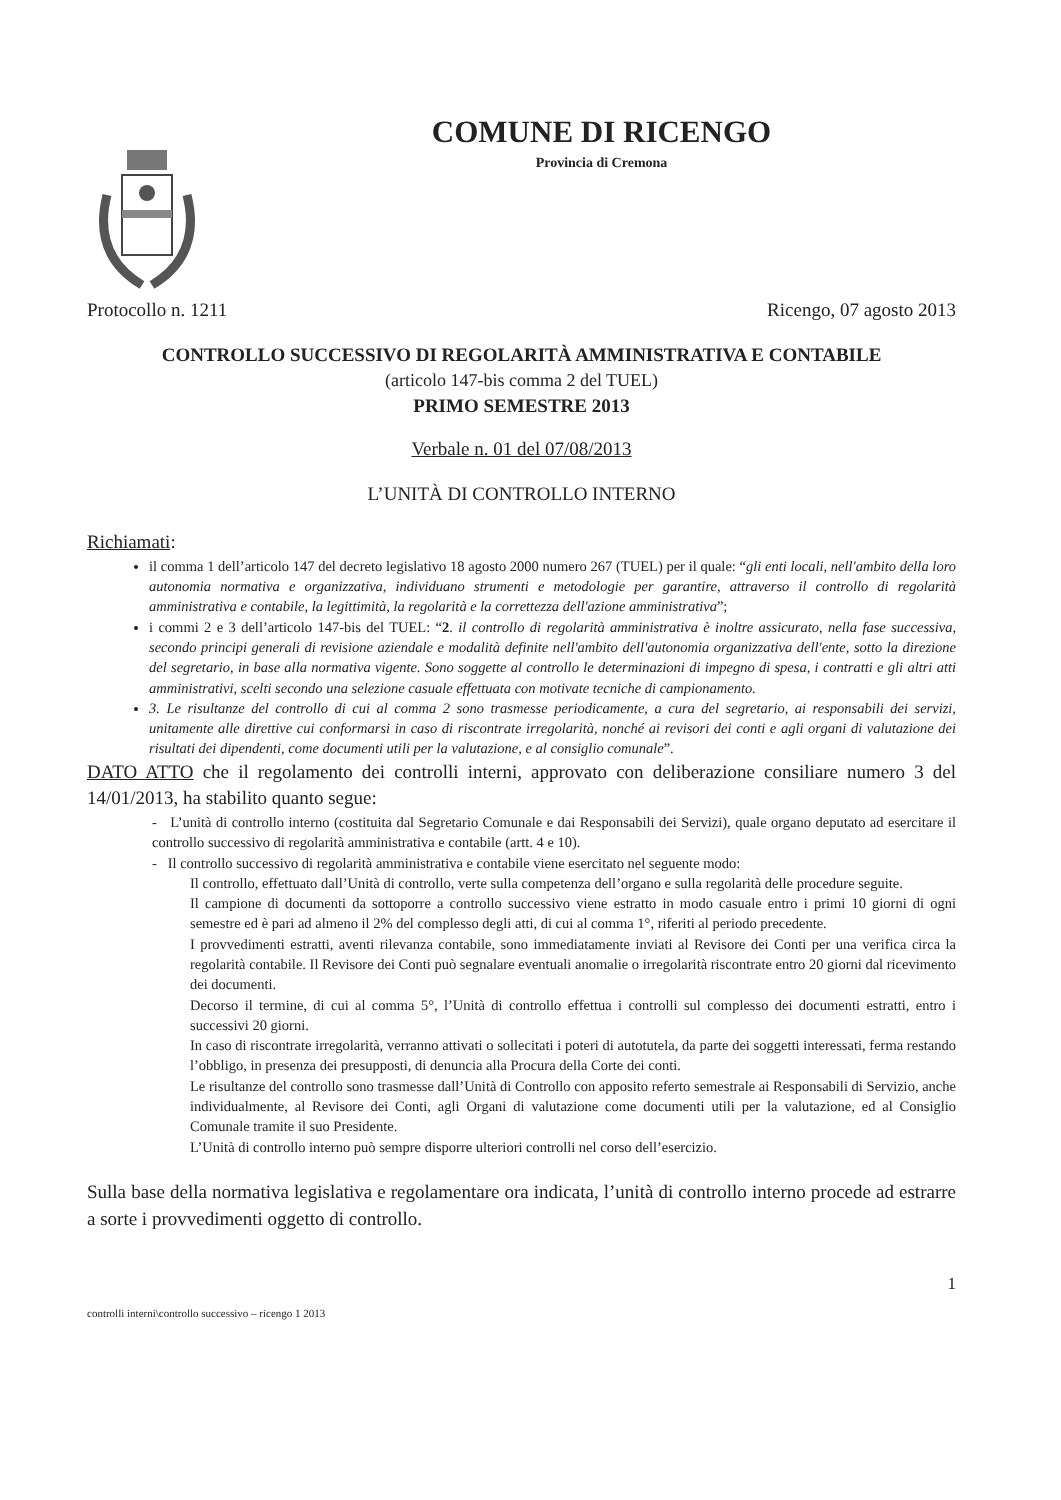COMUNE DI RICENGO
Provincia di Cremona
Protocollo n. 1211 Ricengo, 07 agosto 2013
CONTROLLO SUCCESSIVO DI REGOLARITÀ AMMINISTRATIVA E CONTABILE
(articolo 147-bis comma 2 del TUEL)
PRIMO SEMESTRE 2013
Verbale n. 01 del 07/08/2013
L’UNITÀ DI CONTROLLO INTERNO
Richiamati:
il comma 1 dell’articolo 147 del decreto legislativo 18 agosto 2000 numero 267 (TUEL) per il quale: “gli enti locali, nell'ambito della loro autonomia normativa e organizzativa, individuano strumenti e metodologie per garantire, attraverso il controllo di regolarità amministrativa e contabile, la legittimità, la regolarità e la correttezza dell'azione amministrativa”;
i commi 2 e 3 dell’articolo 147-bis del TUEL: “2. il controllo di regolarità amministrativa è inoltre assicurato, nella fase successiva, secondo principi generali di revisione aziendale e modalità definite nell'ambito dell'autonomia organizzativa dell'ente, sotto la direzione del segretario, in base alla normativa vigente. Sono soggette al controllo le determinazioni di impegno di spesa, i contratti e gli altri atti amministrativi, scelti secondo una selezione casuale effettuata con motivate tecniche di campionamento.
3. Le risultanze del controllo di cui al comma 2 sono trasmesse periodicamente, a cura del segretario, ai responsabili dei servizi, unitamente alle direttive cui conformarsi in caso di riscontrate irregolarità, nonché ai revisori dei conti e agli organi di valutazione dei risultati dei dipendenti, come documenti utili per la valutazione, e al consiglio comunale”.
DATO ATTO che il regolamento dei controlli interni, approvato con deliberazione consiliare numero 3 del 14/01/2013, ha stabilito quanto segue:
- L’unità di controllo interno (costituita dal Segretario Comunale e dai Responsabili dei Servizi), quale organo deputato ad esercitare il controllo successivo di regolarità amministrativa e contabile (artt. 4 e 10).
- Il controllo successivo di regolarità amministrativa e contabile viene esercitato nel seguente modo:
Il controllo, effettuato dall’Unità di controllo, verte sulla competenza dell’organo e sulla regolarità delle procedure seguite.
Il campione di documenti da sottoporre a controllo successivo viene estratto in modo casuale entro i primi 10 giorni di ogni semestre ed è pari ad almeno il 2% del complesso degli atti, di cui al comma 1°, riferiti al periodo precedente.
I provvedimenti estratti, aventi rilevanza contabile, sono immediatamente inviati al Revisore dei Conti per una verifica circa la regolarità contabile. Il Revisore dei Conti può segnalare eventuali anomalie o irregolarità riscontrate entro 20 giorni dal ricevimento dei documenti.
Decorso il termine, di cui al comma 5°, l’Unità di controllo effettua i controlli sul complesso dei documenti estratti, entro i successivi 20 giorni.
In caso di riscontrate irregolarità, verranno attivati o sollecitati i poteri di autotutela, da parte dei soggetti interessati, ferma restando l’obbligo, in presenza dei presupposti, di denuncia alla Procura della Corte dei conti.
Le risultanze del controllo sono trasmesse dall’Unità di Controllo con apposito referto semestrale ai Responsabili di Servizio, anche individualmente, al Revisore dei Conti, agli Organi di valutazione come documenti utili per la valutazione, ed al Consiglio Comunale tramite il suo Presidente.
L’Unità di controllo interno può sempre disporre ulteriori controlli nel corso dell’esercizio.
Sulla base della normativa legislativa e regolamentare ora indicata, l’unità di controllo interno procede ad estrarre a sorte i provvedimenti oggetto di controllo.
1
controlli interni\controllo successivo – ricengo 1 2013